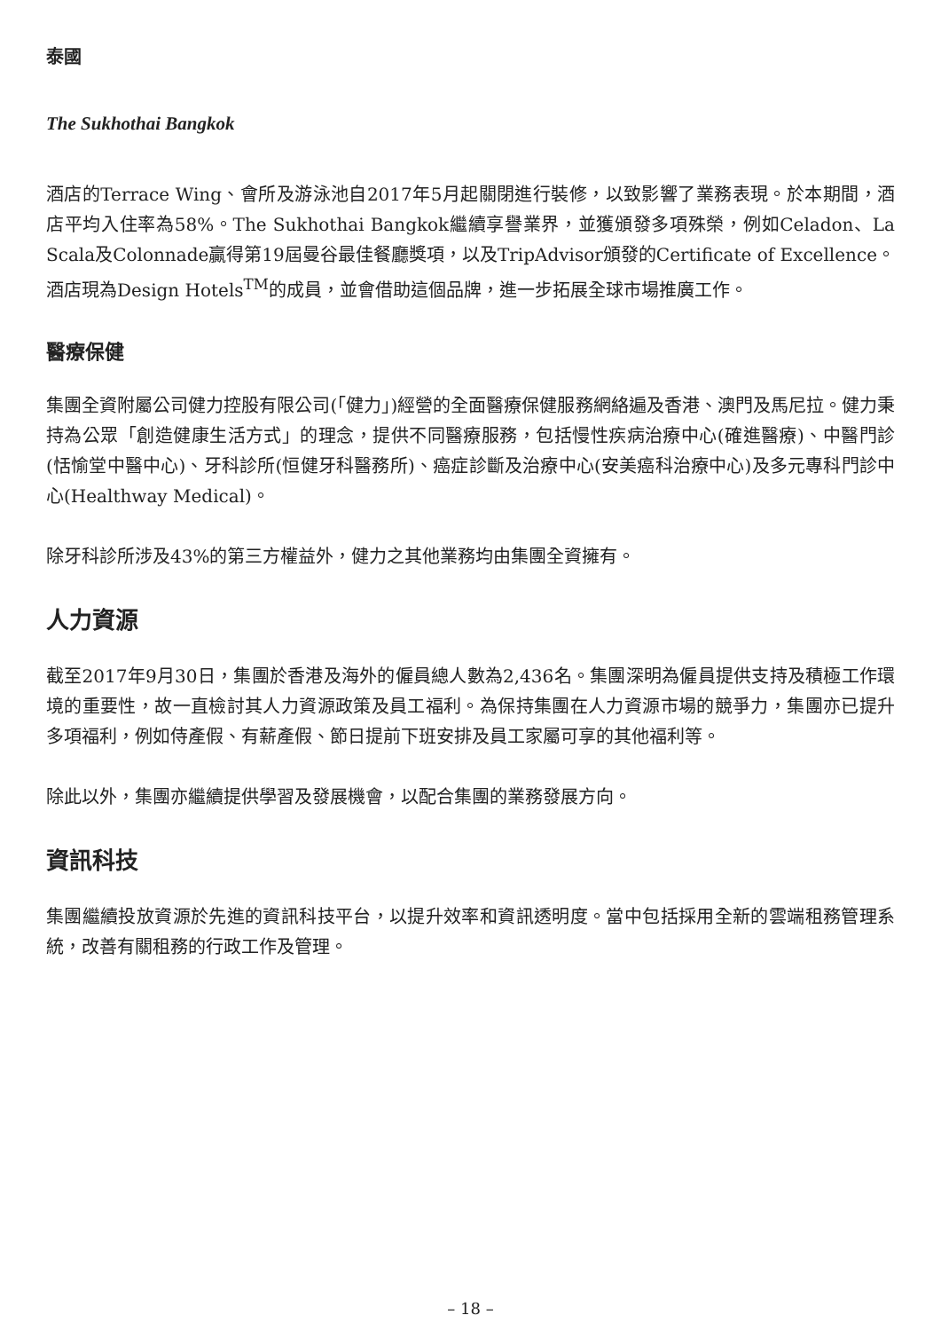泰國
The Sukhothai Bangkok
酒店的Terrace Wing、會所及游泳池自2017年5月起關閉進行裝修，以致影響了業務表現。於本期間，酒店平均入住率為58%。The Sukhothai Bangkok繼續享譽業界，並獲頒發多項殊榮，例如Celadon、La Scala及Colonnade贏得第19屆曼谷最佳餐廳獎項，以及TripAdvisor頒發的Certificate of Excellence。酒店現為Design Hotels<sup>TM</sup>的成員，並會借助這個品牌，進一步拓展全球市場推廣工作。
醫療保健
集團全資附屬公司健力控股有限公司(「健力」)經營的全面醫療保健服務網絡遍及香港、澳門及馬尼拉。健力秉持為公眾「創造健康生活方式」的理念，提供不同醫療服務，包括慢性疾病治療中心(確進醫療)、中醫門診(恬愉堂中醫中心)、牙科診所(恒健牙科醫務所)、癌症診斷及治療中心(安美癌科治療中心)及多元專科門診中心(Healthway Medical)。
除牙科診所涉及43%的第三方權益外，健力之其他業務均由集團全資擁有。
人力資源
截至2017年9月30日，集團於香港及海外的僱員總人數為2,436名。集團深明為僱員提供支持及積極工作環境的重要性，故一直檢討其人力資源政策及員工福利。為保持集團在人力資源市場的競爭力，集團亦已提升多項福利，例如侍產假、有薪產假、節日提前下班安排及員工家屬可享的其他福利等。
除此以外，集團亦繼續提供學習及發展機會，以配合集團的業務發展方向。
資訊科技
集團繼續投放資源於先進的資訊科技平台，以提升效率和資訊透明度。當中包括採用全新的雲端租務管理系統，改善有關租務的行政工作及管理。
– 18 –